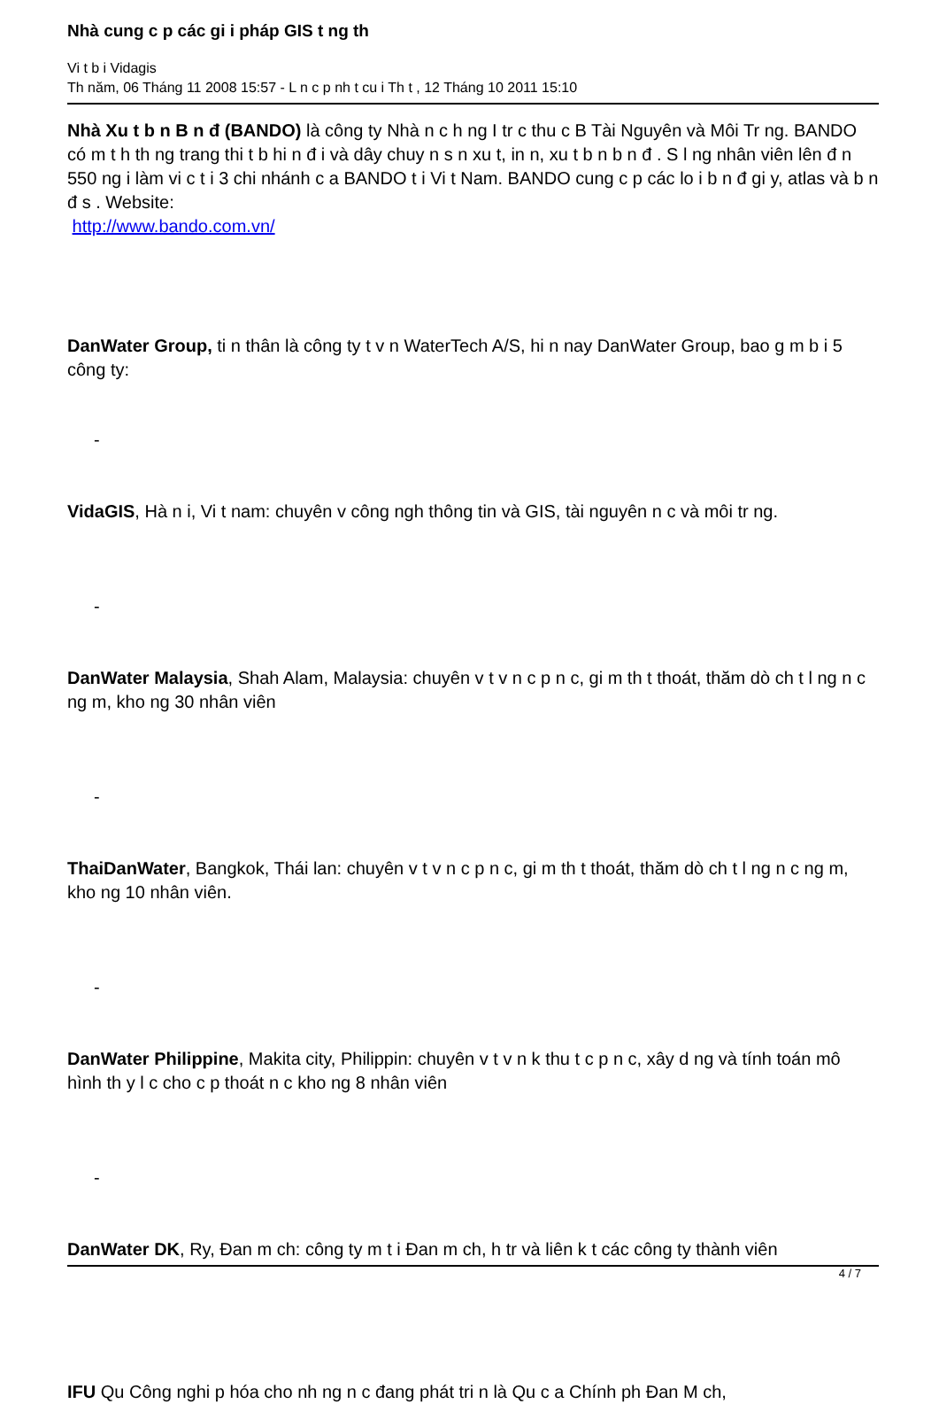Nhà cung c p các gi i pháp GIS t ng th
Vi t b i Vidagis
Th năm, 06 Tháng 11 2008 15:57 - L n c p nh t cu i Th t , 12 Tháng 10 2011 15:10
Nhà Xu t b n B n đ (BANDO) là công ty Nhà n c h ng I tr c thu c B Tài Nguyên và Môi Tr ng. BANDO có m t h th ng trang thi t b hi n đ i và dây chuy n s n xu t, in n, xu t b n b n đ . S l ng nhân viên lên đ n 550 ng i làm vi c t i 3 chi nhánh c a BANDO t i Vi t Nam. BANDO cung c p các lo i b n đ gi y, atlas và b n đ s . Website:
http://www.bando.com.vn/
DanWater Group, ti n thân là công ty t v n WaterTech A/S, hi n nay DanWater Group, bao g m b i 5 công ty:
-
VidaGIS, Hà n i, Vi t nam: chuyên v công ngh thông tin và GIS, tài nguyên n c và môi tr ng.
-
DanWater Malaysia, Shah Alam, Malaysia: chuyên v t v n c p n c, gi m th t thoát, thăm dò ch t l ng n c ng m, kho ng 30 nhân viên
-
ThaiDanWater, Bangkok, Thái lan: chuyên v t v n c p n c, gi m th t thoát, thăm dò ch t l ng n c ng m, kho ng 10 nhân viên.
-
DanWater Philippine, Makita city, Philippin: chuyên v t v n k thu t c p n c, xây d ng và tính toán mô hình th y l c cho c p thoát n c kho ng 8 nhân viên
-
DanWater DK, Ry, Đan m ch: công ty m t i Đan m ch, h tr và liên k t các công ty thành viên
IFU Qu Công nghi p hóa cho nh ng n c đang phát tri n là Qu c a Chính ph Đan M ch,
4 / 7